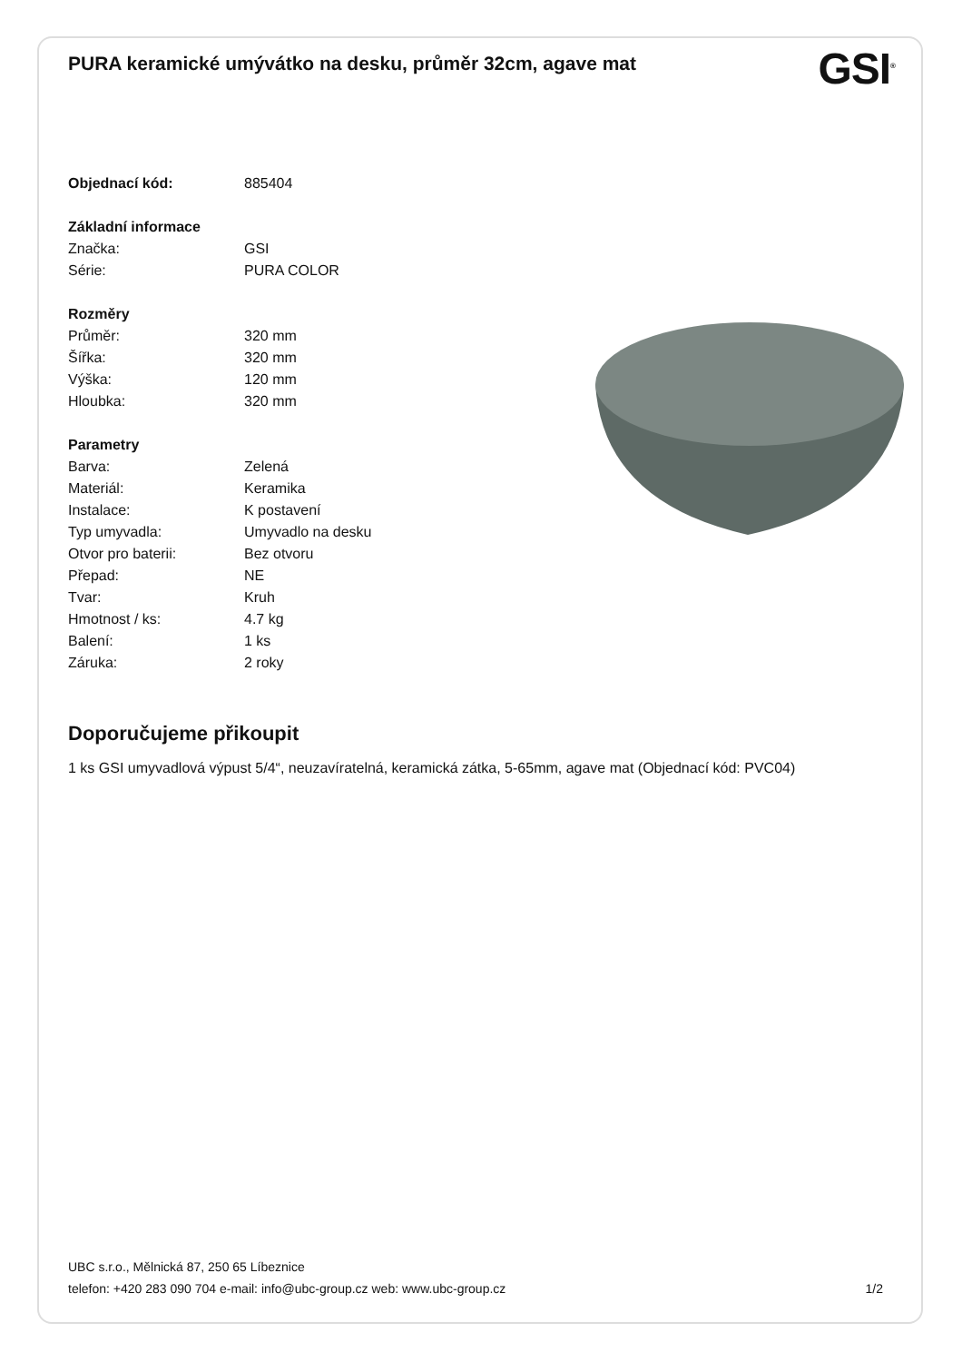PURA keramické umývátko na desku, průměr 32cm, agave mat
GSI<sup>®</sup>
| Objednací kód: | 885404 |
| Základní informace | |
| Značka: | GSI |
| Série: | PURA COLOR |
| Rozměry | |
| Průměr: | 320 mm |
| Šířka: | 320 mm |
| Výška: | 120 mm |
| Hloubka: | 320 mm |
| Parametry | |
| Barva: | Zelená |
| Materiál: | Keramika |
| Instalace: | K postavení |
| Typ umyvadla: | Umyvadlo na desku |
| Otvor pro baterii: | Bez otvoru |
| Přepad: | NE |
| Tvar: | Kruh |
| Hmotnost / ks: | 4.7 kg |
| Balení: | 1 ks |
| Záruka: | 2 roky |
Doporučujeme přikoupit
1 ks GSI umyvadlová výpust 5/4“, neuzavíratelná, keramická zátka, 5-65mm, agave mat (Objednací kód: PVC04)
UBC s.r.o., Mělnická 87, 250 65 Líbeznice
telefon: +420 283 090 704 e-mail: info@ubc-group.cz web: www.ubc-group.cz 1/2